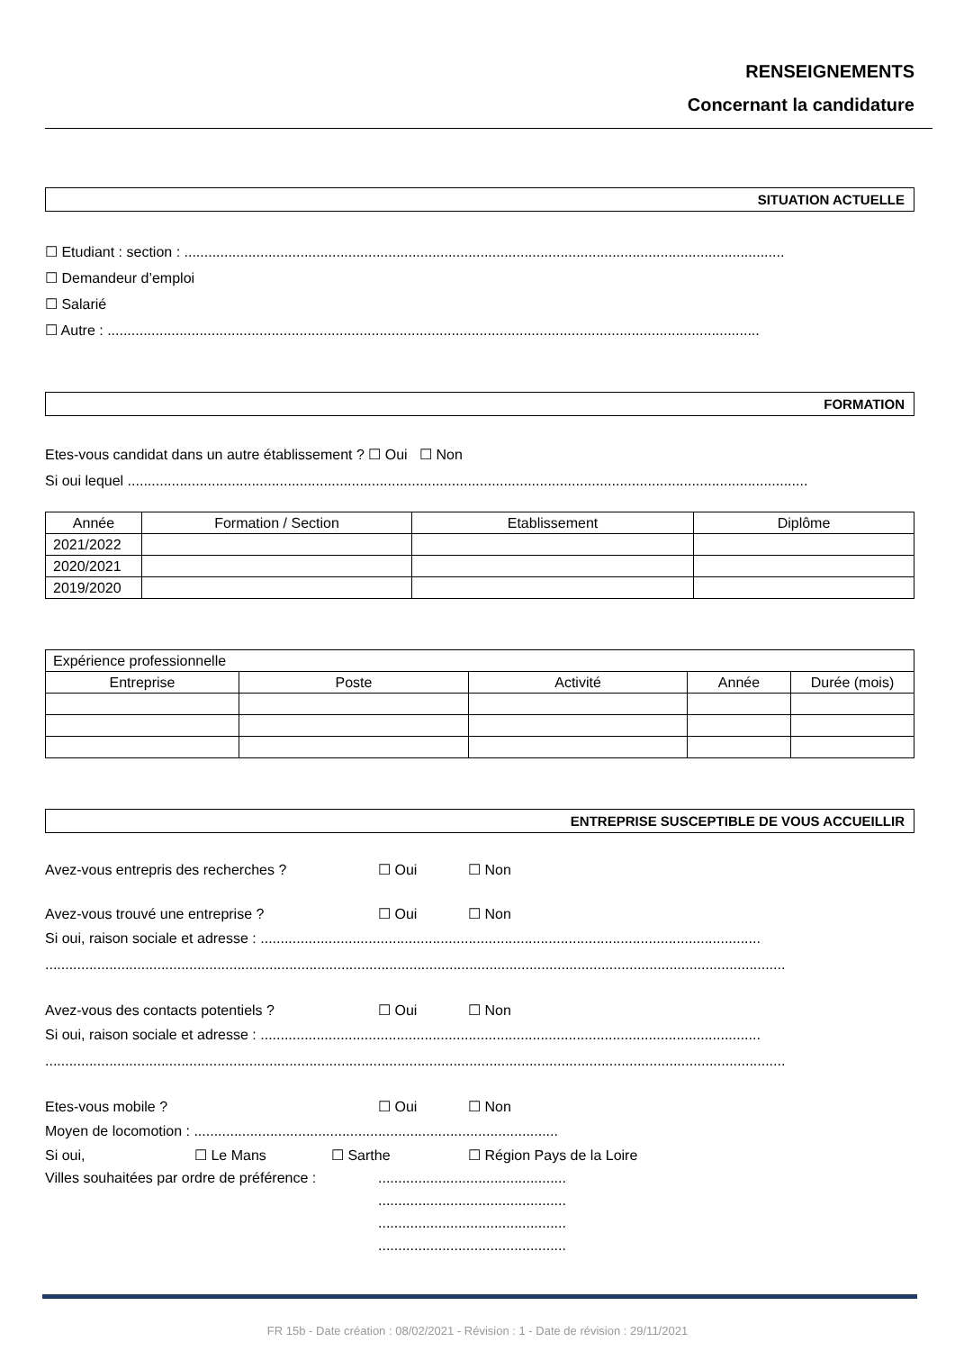RENSEIGNEMENTS
Concernant la candidature
SITUATION ACTUELLE
☐ Etudiant : section : ......................................................................................................................................................
☐ Demandeur d’emploi
☐ Salarié
☐ Autre : ...................................................................................................................................................................
FORMATION
Etes-vous candidat dans un autre établissement ? ☐ Oui ☐ Non
Si oui lequel ..........................................................................................................................................................................
| Année | Formation / Section | Etablissement | Diplôme |
| 2021/2022 | | | |
| 2020/2021 | | | |
| 2019/2020 | | | |
| Expérience professionnelle | | | | |
| Entreprise | Poste | Activité | Année | Durée (mois) |
ENTREPRISE SUSCEPTIBLE DE VOUS ACCUEILLIR
Avez-vous entrepris des recherches ? ☐ Oui ☐ Non
Avez-vous trouvé une entreprise ? ☐ Oui ☐ Non
Si oui, raison sociale et adresse : .............................................................................................................................
.........................................................................................................................................................................................
Avez-vous des contacts potentiels ? ☐ Oui ☐ Non
Si oui, raison sociale et adresse : .............................................................................................................................
.........................................................................................................................................................................................
Etes-vous mobile ? ☐ Oui ☐ Non
Moyen de locomotion : ...........................................................................................
Si oui, ☐ Le Mans ☐ Sarthe ☐ Région Pays de la Loire
Villes souhaitées par ordre de préférence :...............................................
...............................................
...............................................
...............................................
FR 15b - Date création : 08/02/2021 - Révision : 1 - Date de révision : 29/11/2021